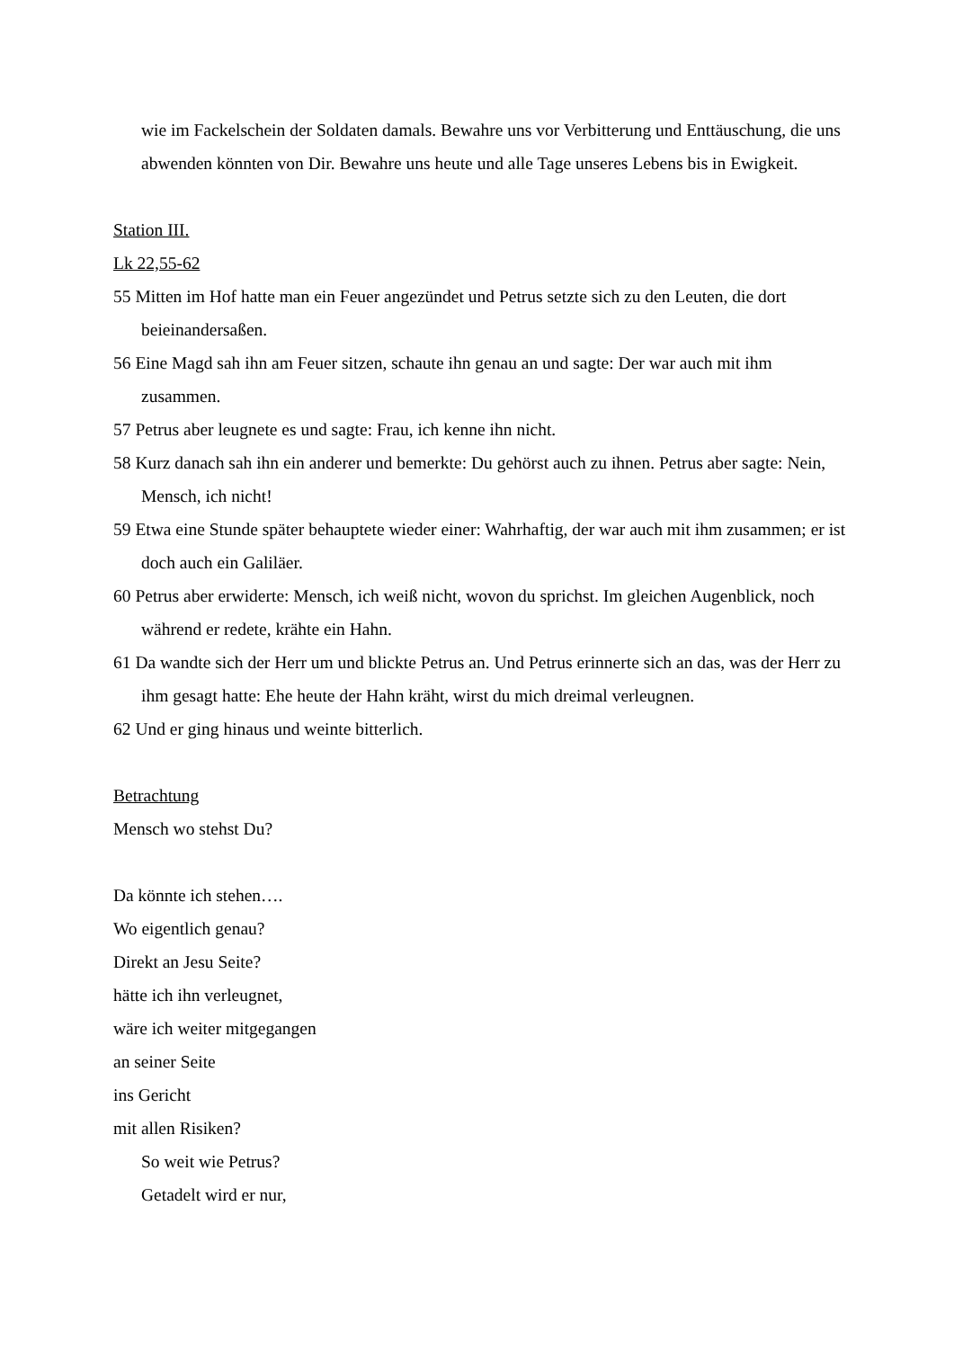wie im Fackelschein der Soldaten damals. Bewahre uns vor Verbitterung und Enttäuschung, die uns abwenden könnten von Dir. Bewahre uns heute und alle Tage unseres Lebens bis in Ewigkeit.
Station III.
Lk 22,55-62
55 Mitten im Hof hatte man ein Feuer angezündet und Petrus setzte sich zu den Leuten, die dort beieinandersaßen.
56 Eine Magd sah ihn am Feuer sitzen, schaute ihn genau an und sagte: Der war auch mit ihm zusammen.
57 Petrus aber leugnete es und sagte: Frau, ich kenne ihn nicht.
58 Kurz danach sah ihn ein anderer und bemerkte: Du gehörst auch zu ihnen. Petrus aber sagte: Nein, Mensch, ich nicht!
59 Etwa eine Stunde später behauptete wieder einer: Wahrhaftig, der war auch mit ihm zusammen; er ist doch auch ein Galiläer.
60 Petrus aber erwiderte: Mensch, ich weiß nicht, wovon du sprichst. Im gleichen Augenblick, noch während er redete, krähte ein Hahn.
61 Da wandte sich der Herr um und blickte Petrus an. Und Petrus erinnerte sich an das, was der Herr zu ihm gesagt hatte: Ehe heute der Hahn kräht, wirst du mich dreimal verleugnen.
62 Und er ging hinaus und weinte bitterlich.
Betrachtung
Mensch wo stehst Du?
Da könnte ich stehen….
Wo eigentlich genau?
Direkt an Jesu Seite?
hätte ich ihn verleugnet,
wäre ich weiter mitgegangen
an seiner Seite
ins Gericht
mit allen Risiken?
So weit wie Petrus?
Getadelt wird er nur,